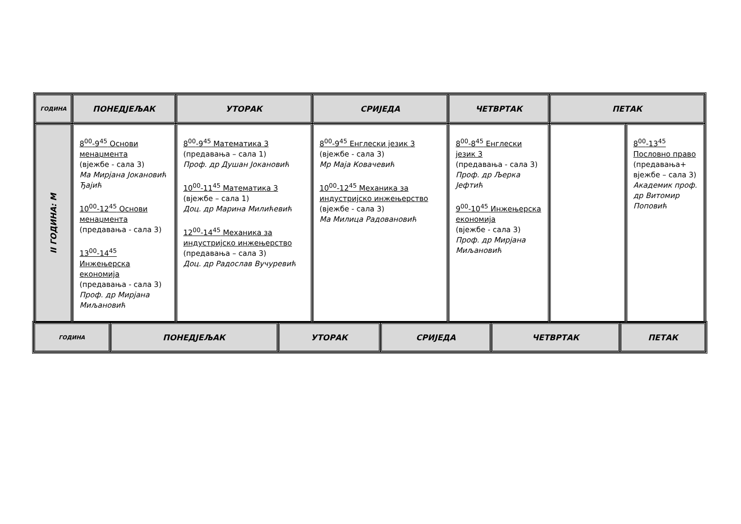| ГОДИНА | ПОНЕДЈЕЉАК | УТОРАК | СРИЈЕДА | ЧЕТВРТАК | ПЕТАК | |
| --- | --- | --- | --- | --- | --- | --- |
| II ГОДИНА: М | 8<sup>00</sup>-9<sup>45</sup> Основи менаџмента (вјежбе - сала 3) Ма Мирјана Јокановић Ђајић 10<sup>00</sup>-12<sup>45</sup> Основи менаџмента (предавања - сала 3) 13<sup>00</sup>-14<sup>45</sup> Инжењерска економија (предавања - сала 3) Проф. др Мирјана Миљановић | 8<sup>00</sup>-9<sup>45</sup> Математика 3 (предавања – сала 1) Проф. др Душан Јокановић 10<sup>00</sup>-11<sup>45</sup> Математика 3 (вјежбе – сала 1) Доц. др Марина Милићевић 12<sup>00</sup>-14<sup>45</sup> Механика за индустријско инжењерство (предавања – сала 3) Доц. др Радослав Вучуревић | 8<sup>00</sup>-9<sup>45</sup> Енглески језик 3 (вјежбе - сала 3) Мр Маја Ковачевић 10<sup>00</sup>-12<sup>45</sup> Механика за индустријско инжењерство (вјежбе - сала 3) Ма Милица Радовановић | 8<sup>00</sup>-8<sup>45</sup> Енглески језик 3 (предавања - сала 3) Проф. др Љерка Јефтић 9<sup>00</sup>-10<sup>45</sup> Инжењерска економија (вјежбе - сала 3) Проф. др Мирјана Миљановић | | 8<sup>00</sup>-13<sup>45</sup> Пословно право (предавања+ вјежбе – сала 3) Академик проф. др Витомир Поповић |
| ГОДИНА | ПОНЕДЈЕЉАК | УТОРАК | СРИЈЕДА | ЧЕТВРТАК | ПЕТАК |
| --- | --- | --- | --- | --- | --- |